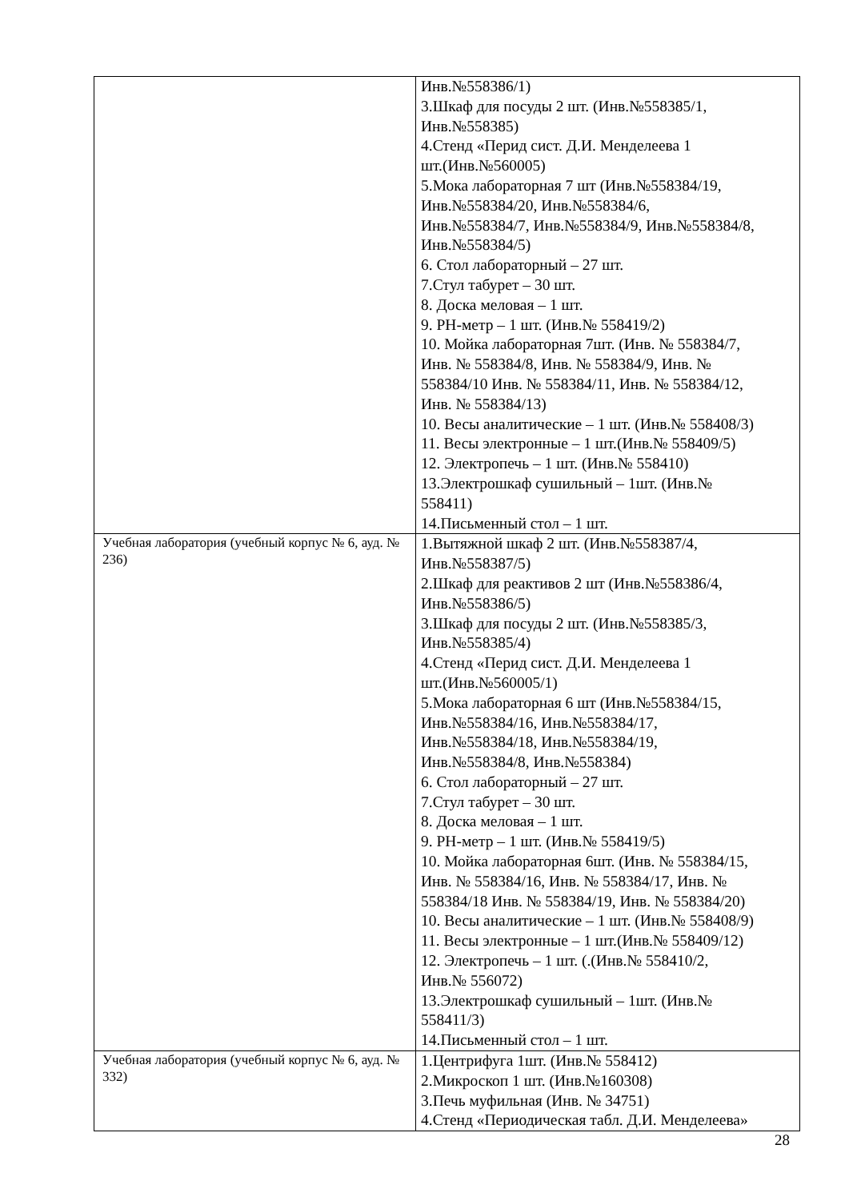| | Инв.№558386/1) 3.Шкаф для посуды 2 шт. (Инв.№558385/1, Инв.№558385) 4.Стенд «Перид сист. Д.И. Менделеева 1 шт.(Инв.№560005) 5.Мока лабораторная 7 шт (Инв.№558384/19, Инв.№558384/20, Инв.№558384/6, Инв.№558384/7, Инв.№558384/9, Инв.№558384/8, Инв.№558384/5) 6. Стол лабораторный – 27 шт. 7.Стул табурет – 30 шт. 8. Доска меловая – 1 шт. 9. РН-метр – 1 шт. (Инв.№ 558419/2) 10. Мойка лабораторная 7шт. (Инв. № 558384/7, Инв. № 558384/8, Инв. № 558384/9, Инв. № 558384/10 Инв. № 558384/11, Инв. № 558384/12, Инв. № 558384/13) 10. Весы аналитические – 1 шт. (Инв.№ 558408/3) 11. Весы электронные – 1 шт.(Инв.№ 558409/5) 12. Электропечь – 1 шт. (Инв.№ 558410) 13.Электрошкаф сушильный – 1шт. (Инв.№ 558411) 14.Письменный стол – 1 шт. |
| Учебная лаборатория (учебный корпус № 6, ауд. № 236) | 1.Вытяжной шкаф 2 шт. (Инв.№558387/4, Инв.№558387/5) 2.Шкаф для реактивов 2 шт (Инв.№558386/4, Инв.№558386/5) 3.Шкаф для посуды 2 шт. (Инв.№558385/3, Инв.№558385/4) 4.Стенд «Перид сист. Д.И. Менделеева 1 шт.(Инв.№560005/1) 5.Мока лабораторная 6 шт (Инв.№558384/15, Инв.№558384/16, Инв.№558384/17, Инв.№558384/18, Инв.№558384/19, Инв.№558384/8, Инв.№558384) 6. Стол лабораторный – 27 шт. 7.Стул табурет – 30 шт. 8. Доска меловая – 1 шт. 9. РН-метр – 1 шт. (Инв.№ 558419/5) 10. Мойка лабораторная 6шт. (Инв. № 558384/15, Инв. № 558384/16, Инв. № 558384/17, Инв. № 558384/18 Инв. № 558384/19, Инв. № 558384/20) 10. Весы аналитические – 1 шт. (Инв.№ 558408/9) 11. Весы электронные – 1 шт.(Инв.№ 558409/12) 12. Электропечь – 1 шт. (.(Инв.№ 558410/2, Инв.№ 556072) 13.Электрошкаф сушильный – 1шт. (Инв.№ 558411/3) 14.Письменный стол – 1 шт. |
| Учебная лаборатория (учебный корпус № 6, ауд. № 332) | 1.Центрифуга 1шт. (Инв.№ 558412) 2.Микроскоп 1 шт. (Инв.№160308) 3.Печь муфильная (Инв. № 34751) 4.Стенд «Периодическая табл. Д.И. Менделеева» |
28